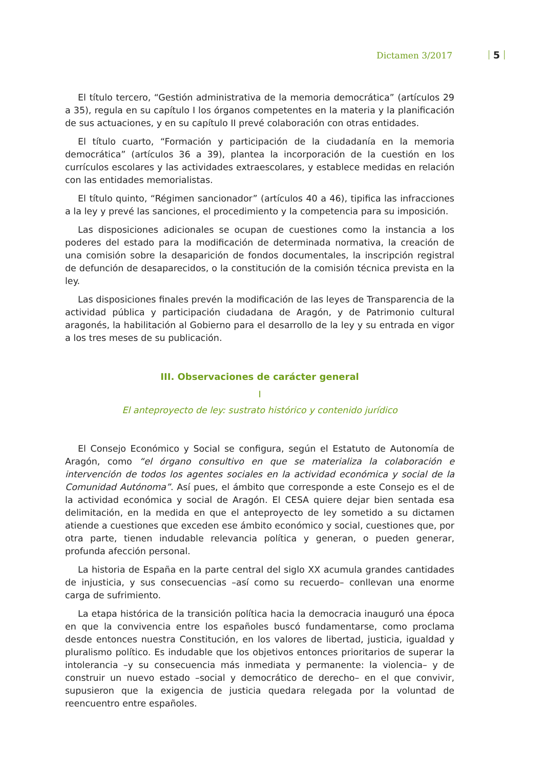Dictamen 3/2017 5
El título tercero, “Gestión administrativa de la memoria democrática” (artículos 29 a 35), regula en su capítulo I los órganos competentes en la materia y la planificación de sus actuaciones, y en su capítulo II prevé colaboración con otras entidades.
El título cuarto, “Formación y participación de la ciudadanía en la memoria democrática” (artículos 36 a 39), plantea la incorporación de la cuestión en los currículos escolares y las actividades extraescolares, y establece medidas en relación con las entidades memorialistas.
El título quinto, “Régimen sancionador” (artículos 40 a 46), tipifica las infracciones a la ley y prevé las sanciones, el procedimiento y la competencia para su imposición.
Las disposiciones adicionales se ocupan de cuestiones como la instancia a los poderes del estado para la modificación de determinada normativa, la creación de una comisión sobre la desaparición de fondos documentales, la inscripción registral de defunción de desaparecidos, o la constitución de la comisión técnica prevista en la ley.
Las disposiciones finales prevén la modificación de las leyes de Transparencia de la actividad pública y participación ciudadana de Aragón, y de Patrimonio cultural aragonés, la habilitación al Gobierno para el desarrollo de la ley y su entrada en vigor a los tres meses de su publicación.
III. Observaciones de carácter general
I
El anteproyecto de ley: sustrato histórico y contenido jurídico
El Consejo Económico y Social se configura, según el Estatuto de Autonomía de Aragón, como “el órgano consultivo en que se materializa la colaboración e intervención de todos los agentes sociales en la actividad económica y social de la Comunidad Autónoma”. Así pues, el ámbito que corresponde a este Consejo es el de la actividad económica y social de Aragón. El CESA quiere dejar bien sentada esa delimitación, en la medida en que el anteproyecto de ley sometido a su dictamen atiende a cuestiones que exceden ese ámbito económico y social, cuestiones que, por otra parte, tienen indudable relevancia política y generan, o pueden generar, profunda afección personal.
La historia de España en la parte central del siglo XX acumula grandes cantidades de injusticia, y sus consecuencias –así como su recuerdo– conllevan una enorme carga de sufrimiento.
La etapa histórica de la transición política hacia la democracia inauguró una época en que la convivencia entre los españoles buscó fundamentarse, como proclama desde entonces nuestra Constitución, en los valores de libertad, justicia, igualdad y pluralismo político. Es indudable que los objetivos entonces prioritarios de superar la intolerancia –y su consecuencia más inmediata y permanente: la violencia– y de construir un nuevo estado –social y democrático de derecho– en el que convivir, supusieron que la exigencia de justicia quedara relegada por la voluntad de reencuentro entre españoles.